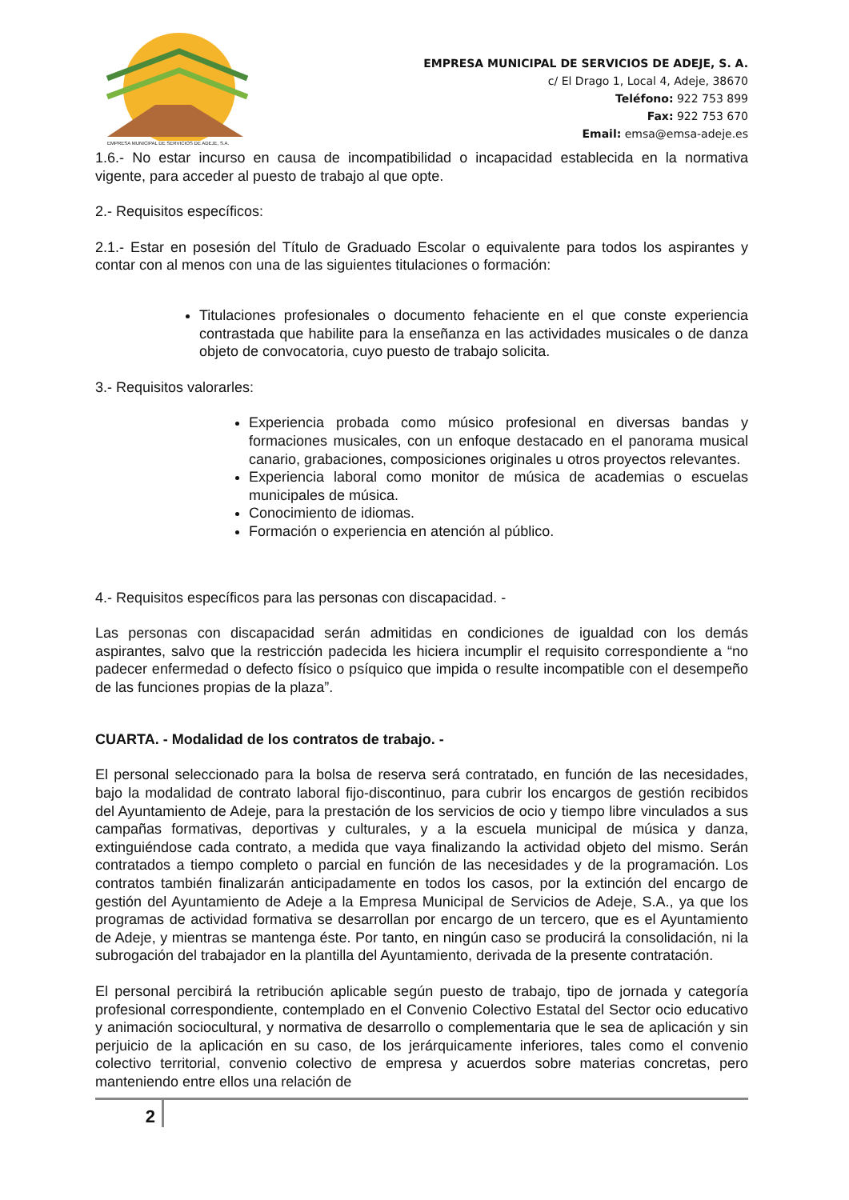EMPRESA MUNICIPAL DE SERVICIOS DE ADEJE, S.A.
EMPRESA MUNICIPAL DE SERVICIOS DE ADEJE, S. A.
c/ El Drago 1, Local 4, Adeje, 38670
Teléfono: 922 753 899
Fax: 922 753 670
Email: emsa@emsa-adeje.es
1.6.- No estar incurso en causa de incompatibilidad o incapacidad establecida en la normativa vigente, para acceder al puesto de trabajo al que opte.
2.- Requisitos específicos:
2.1.- Estar en posesión del Título de Graduado Escolar o equivalente para todos los aspirantes y contar con al menos con una de las siguientes titulaciones o formación:
Titulaciones profesionales o documento fehaciente en el que conste experiencia contrastada que habilite para la enseñanza en las actividades musicales o de danza objeto de convocatoria, cuyo puesto de trabajo solicita.
3.- Requisitos valorarles:
Experiencia probada como músico profesional en diversas bandas y formaciones musicales, con un enfoque destacado en el panorama musical canario, grabaciones, composiciones originales u otros proyectos relevantes.
Experiencia laboral como monitor de música de academias o escuelas municipales de música.
Conocimiento de idiomas.
Formación o experiencia en atención al público.
4.- Requisitos específicos para las personas con discapacidad. -
Las personas con discapacidad serán admitidas en condiciones de igualdad con los demás aspirantes, salvo que la restricción padecida les hiciera incumplir el requisito correspondiente a “no padecer enfermedad o defecto físico o psíquico que impida o resulte incompatible con el desempeño de las funciones propias de la plaza”.
CUARTA. - Modalidad de los contratos de trabajo. -
El personal seleccionado para la bolsa de reserva será contratado, en función de las necesidades, bajo la modalidad de contrato laboral fijo-discontinuo, para cubrir los encargos de gestión recibidos del Ayuntamiento de Adeje, para la prestación de los servicios de ocio y tiempo libre vinculados a sus campañas formativas, deportivas y culturales, y a la escuela municipal de música y danza, extinguiéndose cada contrato, a medida que vaya finalizando la actividad objeto del mismo. Serán contratados a tiempo completo o parcial en función de las necesidades y de la programación. Los contratos también finalizarán anticipadamente en todos los casos, por la extinción del encargo de gestión del Ayuntamiento de Adeje a la Empresa Municipal de Servicios de Adeje, S.A., ya que los programas de actividad formativa se desarrollan por encargo de un tercero, que es el Ayuntamiento de Adeje, y mientras se mantenga éste. Por tanto, en ningún caso se producirá la consolidación, ni la subrogación del trabajador en la plantilla del Ayuntamiento, derivada de la presente contratación.
El personal percibirá la retribución aplicable según puesto de trabajo, tipo de jornada y categoría profesional correspondiente, contemplado en el Convenio Colectivo Estatal del Sector ocio educativo y animación sociocultural, y normativa de desarrollo o complementaria que le sea de aplicación y sin perjuicio de la aplicación en su caso, de los jerárquicamente inferiores, tales como el convenio colectivo territorial, convenio colectivo de empresa y acuerdos sobre materias concretas, pero manteniendo entre ellos una relación de
2